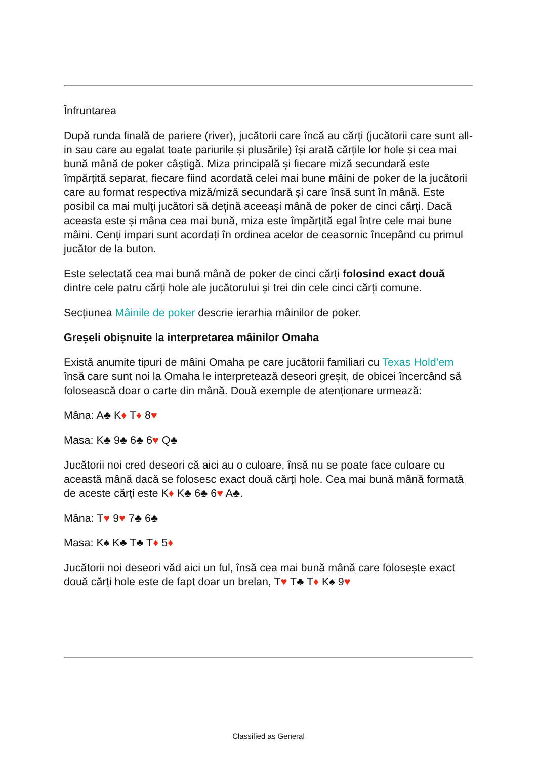Înfruntarea
După runda finală de pariere (river), jucătorii care încă au cărți (jucătorii care sunt all-in sau care au egalat toate pariurile și plusările) își arată cărțile lor hole și cea mai bună mână de poker câștigă. Miza principală și fiecare miză secundară este împărțită separat, fiecare fiind acordată celei mai bune mâini de poker de la jucătorii care au format respectiva miză/miză secundară și care însă sunt în mână. Este posibil ca mai mulți jucători să dețină aceeași mână de poker de cinci cărți. Dacă aceasta este și mâna cea mai bună, miza este împărțită egal între cele mai bune mâini. Cenți impari sunt acordați în ordinea acelor de ceasornic începând cu primul jucător de la buton.
Este selectată cea mai bună mână de poker de cinci cărți folosind exact două dintre cele patru cărți hole ale jucătorului și trei din cele cinci cărți comune.
Secțiunea Mâinile de poker descrie ierarhia mâinilor de poker.
Greșeli obișnuite la interpretarea mâinilor Omaha
Există anumite tipuri de mâini Omaha pe care jucătorii familiari cu Texas Hold’em însă care sunt noi la Omaha le interpretează deseori greșit, de obicei încercând să folosească doar o carte din mână. Două exemple de atenționare urmează:
Mâna: A♣ K♦ T♦ 8♥
Masa: K♣ 9♣ 6♣ 6♥ Q♣
Jucătorii noi cred deseori că aici au o culoare, însă nu se poate face culoare cu această mână dacă se folosesc exact două cărți hole. Cea mai bună mână formată de aceste cărți este K♦ K♣ 6♣ 6♥ A♣.
Mâna: T♥ 9♥ 7♣ 6♣
Masa: K♠ K♣ T♣ T♦ 5♦
Jucătorii noi deseori văd aici un ful, însă cea mai bună mână care folosește exact două cărți hole este de fapt doar un brelan, T♥ T♣ T♦ K♠ 9♥
Classified as General